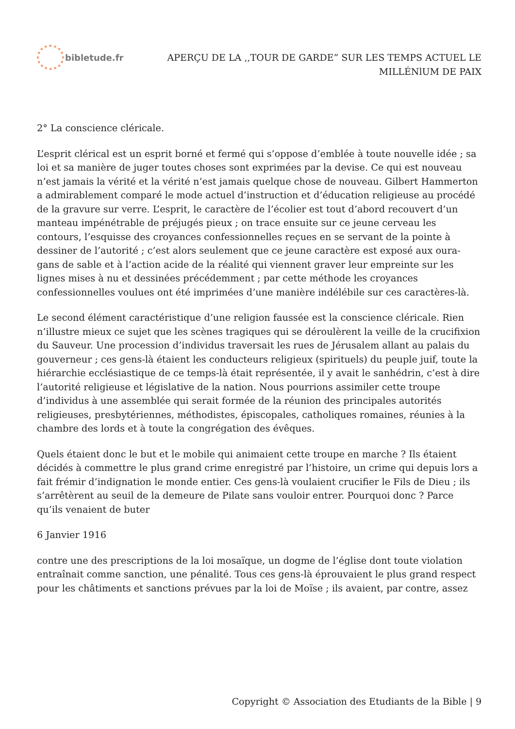bibletude.fr
APERÇU DE LA ,,TOUR DE GARDE” SUR LES TEMPS ACTUEL LE
MILLÉNlUM DE PAIX
2° La conscience cléricale.
L’esprit clérical est un esprit borné et fermé qui s’oppose d’emblée à toute nouvelle idée ; sa loi et sa manière de juger toutes choses sont exprimées par la devise. Ce qui est nouveau n’est jamais la vérité et la vérité n’est jamais quelque chose de nouveau. Gilbert Hammerton a admirablement comparé le mode actuel d’instruction et d’éducation religieuse au procédé de la gravure sur verre. L’esprit, le caractère de l’écolier est tout d’abord recouvert d’un manteau impénétrable de préjugés pieux ; on trace ensuite sur ce jeune cerveau les contours, l’esquisse des croyances confessionnelles reçues en se servant de la pointe à dessiner de l’autorité ; c’est alors seulement que ce jeune caractère est exposé aux oura-gans de sable et à l’action acide de la réalité qui viennent graver leur empreinte sur les lignes mises à nu et dessinées précédemment ; par cette méthode les croyances confessionnelles voulues ont été imprimées d’une manière indélébile sur ces caractères-là.
Le second élément caractéristique d’une religion faussée est la conscience cléricale. Rien n’illustre mieux ce sujet que les scènes tragiques qui se déroulèrent la veille de la crucifixion du Sauveur. Une procession d’individus traversait les rues de Jérusalem allant au palais du gouverneur ; ces gens-là étaient les conducteurs religieux (spirituels) du peuple juif, toute la hiérarchie ecclésiastique de ce temps-là était représentée, il y avait le sanhédrin, c’est à dire l’autorité religieuse et législative de la nation. Nous pourrions assimiler cette troupe d’individus à une assemblée qui serait formée de la réunion des principales autorités religieuses, presbytériennes, méthodistes, épiscopales, catholiques romaines, réunies à la chambre des lords et à toute la congrégation des évêques.
Quels étaient donc le but et le mobile qui animaient cette troupe en marche ? Ils étaient décidés à commettre le plus grand crime enregistré par l’histoire, un crime qui depuis lors a fait frémir d’indignation le monde entier. Ces gens-là voulaient crucifier le Fils de Dieu ; ils s’arrêtèrent au seuil de la demeure de Pilate sans vouloir entrer. Pourquoi donc ? Parce qu’ils venaient de buter
6 Janvier 1916
contre une des prescriptions de la loi mosaïque, un dogme de l’église dont toute violation entraînait comme sanction, une pénalité. Tous ces gens-là éprouvaient le plus grand respect pour les châtiments et sanctions prévues par la loi de Moïse ; ils avaient, par contre, assez
Copyright © Association des Etudiants de la Bible | 9